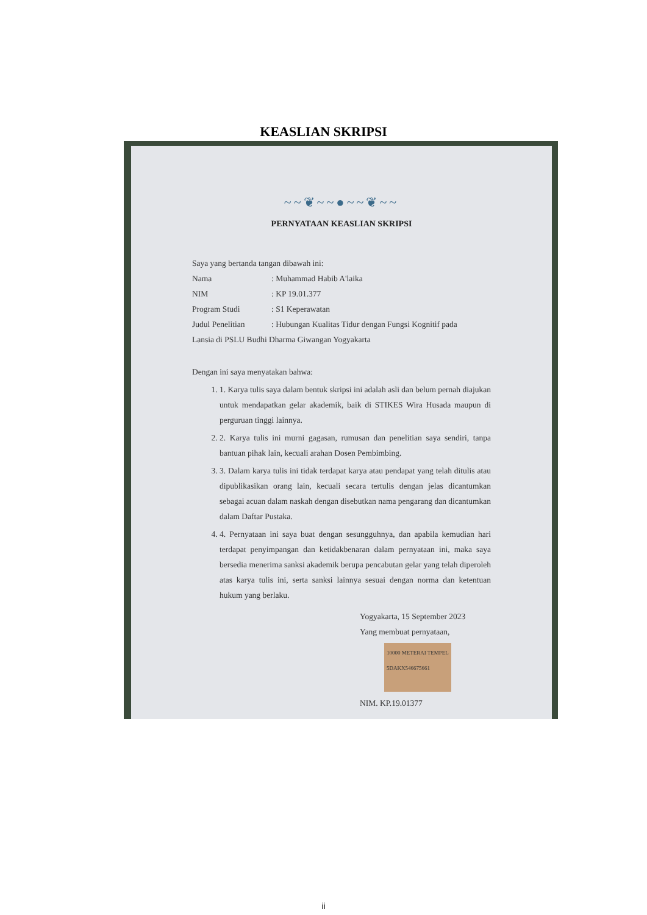KEASLIAN SKRIPSI
~~❦~~●~~❦~~
PERNYATAAN KEASLIAN SKRIPSI
Saya yang bertanda tangan dibawah ini:
Nama : Muhammad Habib A'laika
NIM : KP 19.01.377
Program Studi : S1 Keperawatan
Judul Penelitian : Hubungan Kualitas Tidur dengan Fungsi Kognitif pada
Lansia di PSLU Budhi Dharma Giwangan Yogyakarta
Dengan ini saya menyatakan bahwa:
1. 1. Karya tulis saya dalam bentuk skripsi ini adalah asli dan belum pernah diajukan untuk mendapatkan gelar akademik, baik di STIKES Wira Husada maupun di perguruan tinggi lainnya.
2. 2. Karya tulis ini murni gagasan, rumusan dan penelitian saya sendiri, tanpa bantuan pihak lain, kecuali arahan Dosen Pembimbing.
3. 3. Dalam karya tulis ini tidak terdapat karya atau pendapat yang telah ditulis atau dipublikasikan orang lain, kecuali secara tertulis dengan jelas dicantumkan sebagai acuan dalam naskah dengan disebutkan nama pengarang dan dicantumkan dalam Daftar Pustaka.
4. 4. Pernyataan ini saya buat dengan sesungguhnya, dan apabila kemudian hari terdapat penyimpangan dan ketidakbenaran dalam pernyataan ini, maka saya bersedia menerima sanksi akademik berupa pencabutan gelar yang telah diperoleh atas karya tulis ini, serta sanksi lainnya sesuai dengan norma dan ketentuan hukum yang berlaku.
Yogyakarta, 15 September 2023
Yang membuat pernyataan,
10000 METERAI TEMPEL 5DAKX546675661
NIM. KP.19.01377
ii